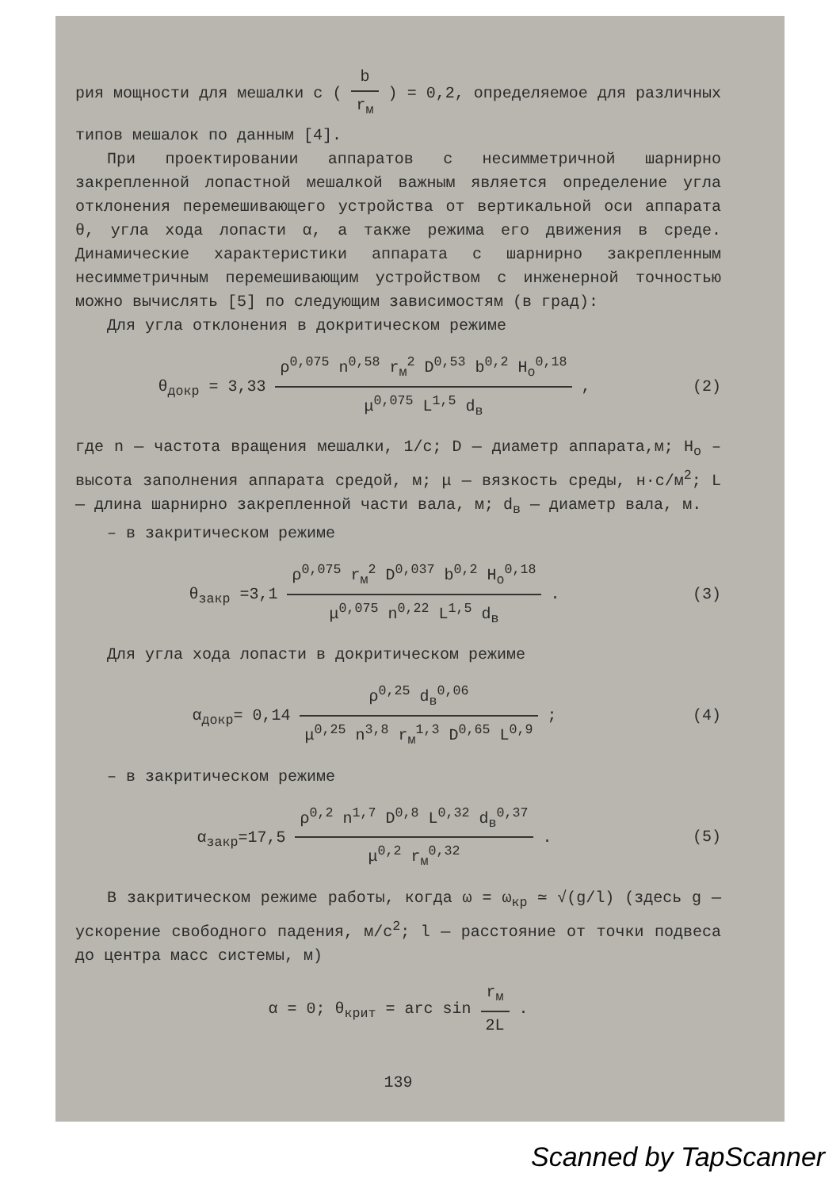рия мощности для мешалки с ( b r<sub>м</sub> ) = 0,2, определяемое для различных типов мешалок по данным [4].
При проектировании аппаратов с несимметричной шарнирно закрепленной лопастной мешалкой важным является определение угла отклонения перемешивающего устройства от вертикальной оси аппарата θ, угла хода лопасти α, а также режима его движения в среде. Динамические характеристики аппарата с шарнирно закрепленным несимметричным перемешивающим устройством с инженерной точностью можно вычислять [5] по следующим зависимостям (в град):
Для угла отклонения в докритическом режиме
θ<sub>докр</sub> = 3,33 ρ<sup>0,075</sup> n<sup>0,58</sup> r<sub>м</sub><sup>2</sup> D<sup>0,53</sup> b<sup>0,2</sup> H<sub>o</sub><sup>0,18</sup> μ<sup>0,075</sup> L<sup>1,5</sup> d<sub>в</sub> ,
(2)
где n — частота вращения мешалки, 1/с; D — диаметр аппарата,м; H<sub>o</sub> – высота заполнения аппарата средой, м; μ — вязкость среды, н·с/м<sup>2</sup>; L — длина шарнирно закрепленной части вала, м; d<sub>в</sub> — диаметр вала, м.
– в закритическом режиме
θ<sub>закр</sub> =3,1 ρ<sup>0,075</sup> r<sub>м</sub><sup>2</sup> D<sup>0,037</sup> b<sup>0,2</sup> H<sub>o</sub><sup>0,18</sup> μ<sup>0,075</sup> n<sup>0,22</sup> L<sup>1,5</sup> d<sub>в</sub> .
(3)
Для угла хода лопасти в докритическом режиме
α<sub>докр</sub>= 0,14 ρ<sup>0,25</sup> d<sub>в</sub><sup>0,06</sup> μ<sup>0,25</sup> n<sup>3,8</sup> r<sub>м</sub><sup>1,3</sup> D<sup>0,65</sup> L<sup>0,9</sup> ;
(4)
– в закритическом режиме
α<sub>закр</sub>=17,5 ρ<sup>0,2</sup> n<sup>1,7</sup> D<sup>0,8</sup> L<sup>0,32</sup> d<sub>в</sub><sup>0,37</sup> μ<sup>0,2</sup> r<sub>м</sub><sup>0,32</sup> .
(5)
В закритическом режиме работы, когда ω = ω<sub>кр</sub> ≃ √(g/l) (здесь g — ускорение свободного падения, м/с<sup>2</sup>; l — расстояние от точки подвеса до центра масс системы, м)
α = 0; θ<sub>крит</sub> = arc sin r<sub>м</sub> 2L .
139
Scanned by TapScanner